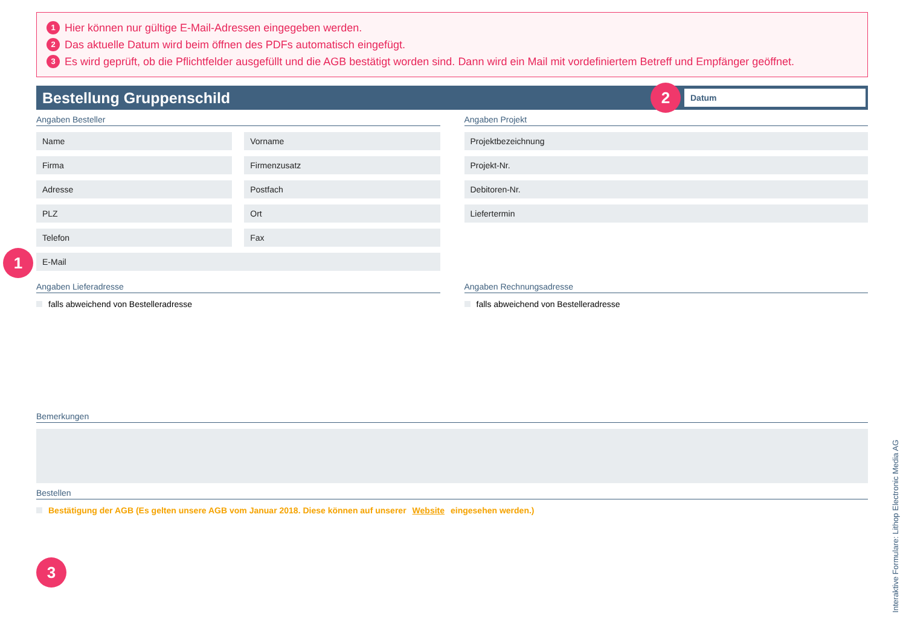1 Hier können nur gültige E-Mail-Adressen eingegeben werden.
2 Das aktuelle Datum wird beim öffnen des PDFs automatisch eingefügt.
3 Es wird geprüft, ob die Pflichtfelder ausgefüllt und die AGB bestätigt worden sind. Dann wird ein Mail mit vordefiniertem Betreff und Empfänger geöffnet.
Bestellung Gruppenschild
2
Datum
Angaben Besteller
Name Vorname
Firma Firmenzusatz
Adresse Postfach
PLZ Ort
Telefon Fax
1
E-Mail
Angaben Projekt
Projektbezeichnung
Projekt-Nr.
Debitoren-Nr.
Liefertermin
Angaben Lieferadresse
falls abweichend von Bestelleradresse
Angaben Rechnungsadresse
falls abweichend von Bestelleradresse
Bemerkungen
Bestellen
Bestätigung der AGB (Es gelten unsere AGB vom Januar 2018. Diese können auf unserer Website eingesehen werden.)
3
Interaktive Formulare: Lithop Electronic Media AG